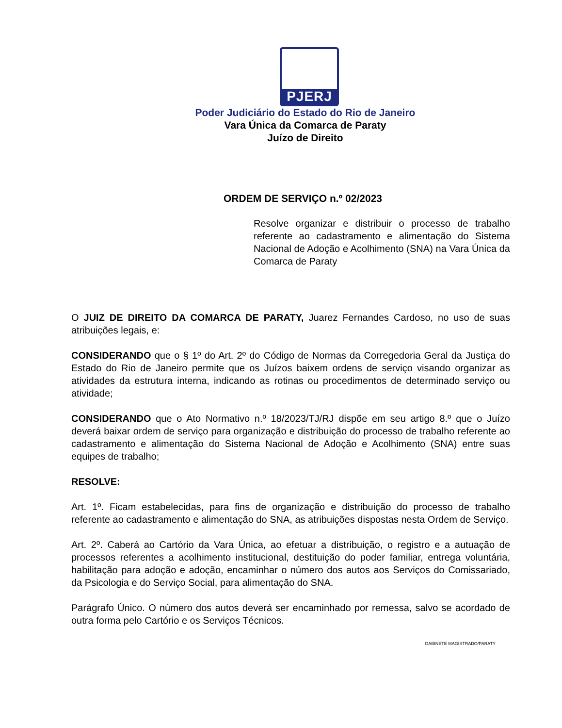PJERJ
Poder Judiciário do Estado do Rio de Janeiro
Vara Única da Comarca de Paraty
Juízo de Direito
ORDEM DE SERVIÇO n.º 02/2023
Resolve organizar e distribuir o processo de trabalho referente ao cadastramento e alimentação do Sistema Nacional de Adoção e Acolhimento (SNA) na Vara Única da Comarca de Paraty
O JUIZ DE DIREITO DA COMARCA DE PARATY, Juarez Fernandes Cardoso, no uso de suas atribuições legais, e:
CONSIDERANDO que o § 1º do Art. 2º do Código de Normas da Corregedoria Geral da Justiça do Estado do Rio de Janeiro permite que os Juízos baixem ordens de serviço visando organizar as atividades da estrutura interna, indicando as rotinas ou procedimentos de determinado serviço ou atividade;
CONSIDERANDO que o Ato Normativo n.º 18/2023/TJ/RJ dispõe em seu artigo 8.º que o Juízo deverá baixar ordem de serviço para organização e distribuição do processo de trabalho referente ao cadastramento e alimentação do Sistema Nacional de Adoção e Acolhimento (SNA) entre suas equipes de trabalho;
RESOLVE:
Art. 1º. Ficam estabelecidas, para fins de organização e distribuição do processo de trabalho referente ao cadastramento e alimentação do SNA, as atribuições dispostas nesta Ordem de Serviço.
Art. 2º. Caberá ao Cartório da Vara Única, ao efetuar a distribuição, o registro e a autuação de processos referentes a acolhimento institucional, destituição do poder familiar, entrega voluntária, habilitação para adoção e adoção, encaminhar o número dos autos aos Serviços do Comissariado, da Psicologia e do Serviço Social, para alimentação do SNA.
Parágrafo Único. O número dos autos deverá ser encaminhado por remessa, salvo se acordado de outra forma pelo Cartório e os Serviços Técnicos.
GABINETE MAGISTRADO/PARATY